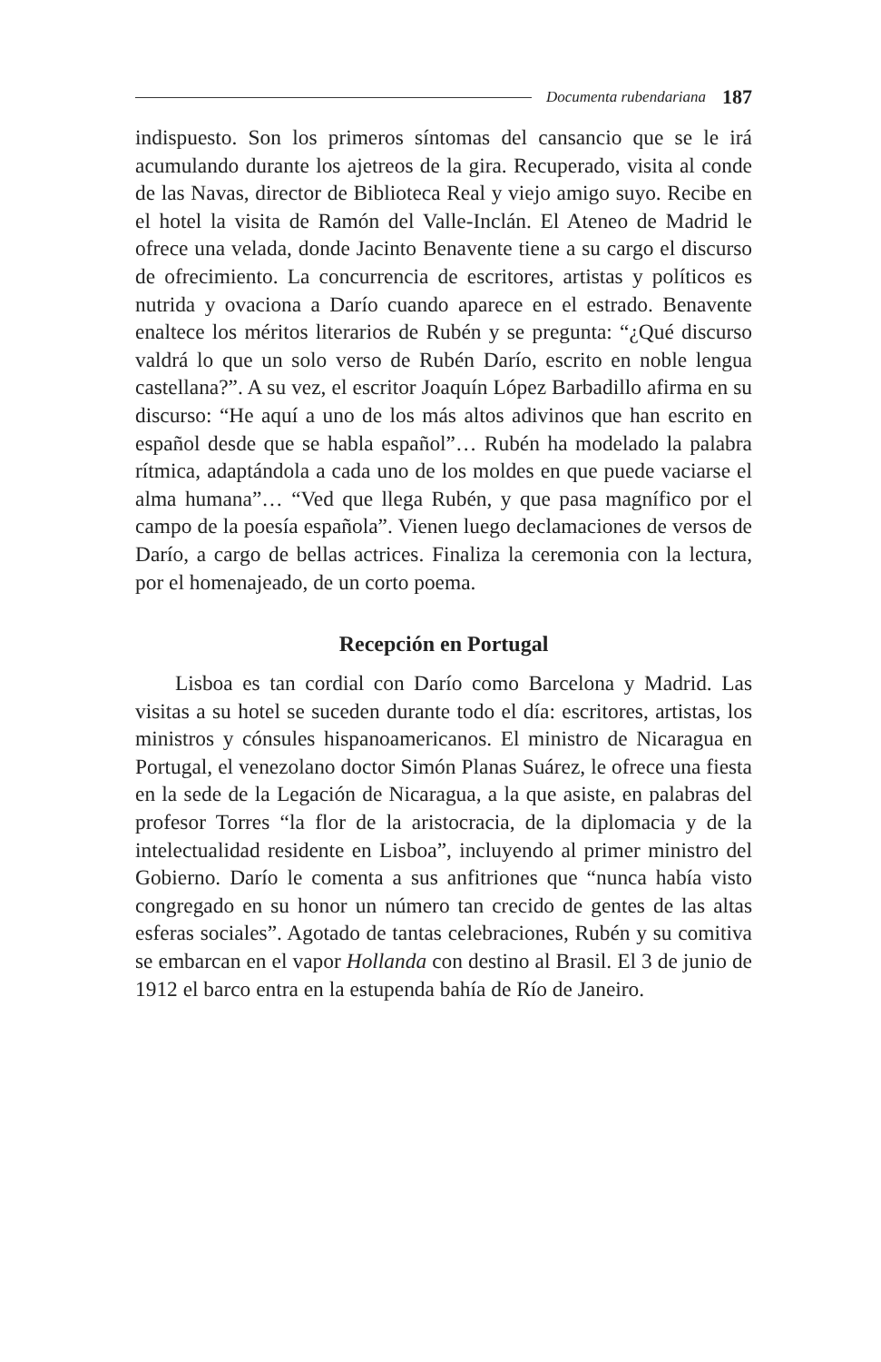Documenta rubendariana 187
indispuesto. Son los primeros síntomas del cansancio que se le irá acumulando durante los ajetreos de la gira. Recuperado, visita al conde de las Navas, director de Biblioteca Real y viejo amigo suyo. Recibe en el hotel la visita de Ramón del Valle-Inclán. El Ateneo de Madrid le ofrece una velada, donde Jacinto Benavente tiene a su cargo el discurso de ofrecimiento. La concurrencia de escritores, artistas y políticos es nutrida y ovaciona a Darío cuando aparece en el estrado. Benavente enaltece los méritos literarios de Rubén y se pregunta: “¿Qué discurso valdrá lo que un solo verso de Rubén Darío, escrito en noble lengua castellana?”. A su vez, el escritor Joaquín López Barbadillo afirma en su discurso: “He aquí a uno de los más altos adivinos que han escrito en español desde que se habla español”… Rubén ha modelado la palabra rítmica, adaptándola a cada uno de los moldes en que puede vaciarse el alma humana”… “Ved que llega Rubén, y que pasa magnífico por el campo de la poesía española”. Vienen luego declamaciones de versos de Darío, a cargo de bellas actrices. Finaliza la ceremonia con la lectura, por el homenajeado, de un corto poema.
Recepción en Portugal
Lisboa es tan cordial con Darío como Barcelona y Madrid. Las visitas a su hotel se suceden durante todo el día: escritores, artistas, los ministros y cónsules hispanoamericanos. El ministro de Nicaragua en Portugal, el venezolano doctor Simón Planas Suárez, le ofrece una fiesta en la sede de la Legación de Nicaragua, a la que asiste, en palabras del profesor Torres “la flor de la aristocracia, de la diplomacia y de la intelectualidad residente en Lisboa”, incluyendo al primer ministro del Gobierno. Darío le comenta a sus anfitriones que “nunca había visto congregado en su honor un número tan crecido de gentes de las altas esferas sociales”. Agotado de tantas celebraciones, Rubén y su comitiva se embarcan en el vapor Hollanda con destino al Brasil. El 3 de junio de 1912 el barco entra en la estupenda bahía de Río de Janeiro.